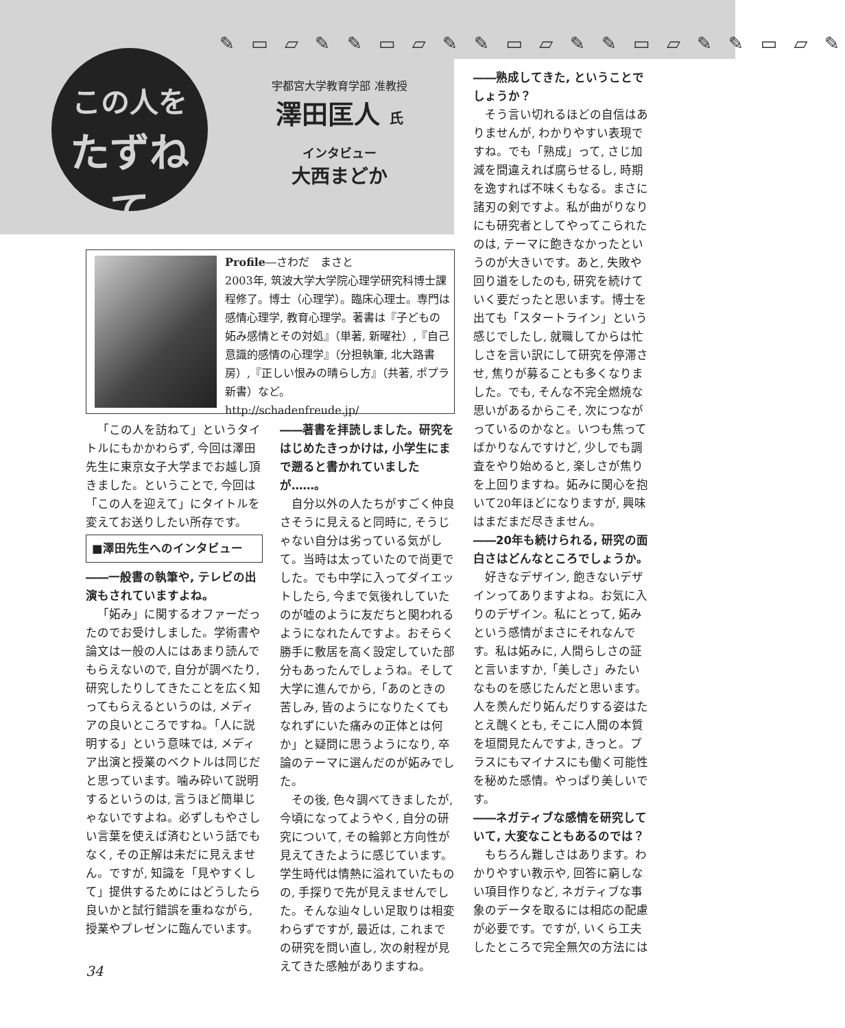✎ ▭ ▱ ✎ ✎ ▭ ▱ ✎ ✎ ▭ ▱ ✎ ✎ ▭ ▱ ✎ ✎ ▭ ▱ ✎
この人を
たずねて
宇都宮大学教育学部 准教授
澤田匡人 氏
インタビュー
大西まどか
Profile―さわだ　まさと
2003年, 筑波大学大学院心理学研究科博士課程修了。博士（心理学）。臨床心理士。専門は感情心理学, 教育心理学。著書は『子どもの妬み感情とその対処』（単著, 新曜社）,『自己意識的感情の心理学』（分担執筆, 北大路書房）,『正しい恨みの晴らし方』（共著, ポプラ新書）など。
http://schadenfreude.jp/
「この人を訪ねて」というタイトルにもかかわらず, 今回は澤田先生に東京女子大学までお越し頂きました。ということで, 今回は「この人を迎えて」にタイトルを変えてお送りしたい所存です。
■澤田先生へのインタビュー
――一般書の執筆や, テレビの出演もされていますよね。
「妬み」に関するオファーだったのでお受けしました。学術書や論文は一般の人にはあまり読んでもらえないので, 自分が調べたり, 研究したりしてきたことを広く知ってもらえるというのは, メディアの良いところですね。「人に説明する」という意味では, メディア出演と授業のベクトルは同じだと思っています。噛み砕いて説明するというのは, 言うほど簡単じゃないですよね。必ずしもやさしい言葉を使えば済むという話でもなく, その正解は未だに見えません。ですが, 知識を「見やすくして」提供するためにはどうしたら良いかと試行錯誤を重ねながら, 授業やプレゼンに臨んでいます。
――著書を拝読しました。研究をはじめたきっかけは, 小学生にまで遡ると書かれていましたが……。
自分以外の人たちがすごく仲良さそうに見えると同時に, そうじゃない自分は劣っている気がして。当時は太っていたので尚更でした。でも中学に入ってダイエットしたら, 今まで気後れしていたのが嘘のように友だちと関われるようになれたんですよ。おそらく勝手に敷居を高く設定していた部分もあったんでしょうね。そして大学に進んでから,「あのときの苦しみ, 皆のようになりたくてもなれずにいた痛みの正体とは何か」と疑問に思うようになり, 卒論のテーマに選んだのが妬みでした。
その後, 色々調べてきましたが, 今頃になってようやく, 自分の研究について, その輪郭と方向性が見えてきたように感じています。学生時代は情熱に溢れていたものの, 手探りで先が見えませんでした。そんな辿々しい足取りは相変わらずですが, 最近は, これまでの研究を問い直し, 次の射程が見えてきた感触がありますね。
――熟成してきた, ということでしょうか？
そう言い切れるほどの自信はありませんが, わかりやすい表現ですね。でも「熟成」って, さじ加減を間違えれば腐らせるし, 時期を逸すれば不味くもなる。まさに諸刃の剣ですよ。私が曲がりなりにも研究者としてやってこられたのは, テーマに飽きなかったというのが大きいです。あと, 失敗や回り道をしたのも, 研究を続けていく要だったと思います。博士を出ても「スタートライン」という感じでしたし, 就職してからは忙しさを言い訳にして研究を停滞させ, 焦りが募ることも多くなりました。でも, そんな不完全燃焼な思いがあるからこそ, 次につながっているのかなと。いつも焦ってばかりなんですけど, 少しでも調査をやり始めると, 楽しさが焦りを上回りますね。妬みに関心を抱いて20年ほどになりますが, 興味はまだまだ尽きません。
――20年も続けられる, 研究の面白さはどんなところでしょうか。
好きなデザイン, 飽きないデザインってありますよね。お気に入りのデザイン。私にとって, 妬みという感情がまさにそれなんです。私は妬みに, 人間らしさの証と言いますか,「美しさ」みたいなものを感じたんだと思います。人を羨んだり妬んだりする姿はたとえ醜くとも, そこに人間の本質を垣間見たんですよ, きっと。プラスにもマイナスにも働く可能性を秘めた感情。やっぱり美しいです。
――ネガティブな感情を研究していて, 大変なこともあるのでは？
もちろん難しさはあります。わかりやすい教示や, 回答に窮しない項目作りなど, ネガティブな事象のデータを取るには相応の配慮が必要です。ですが, いくら工夫したところで完全無欠の方法には
34